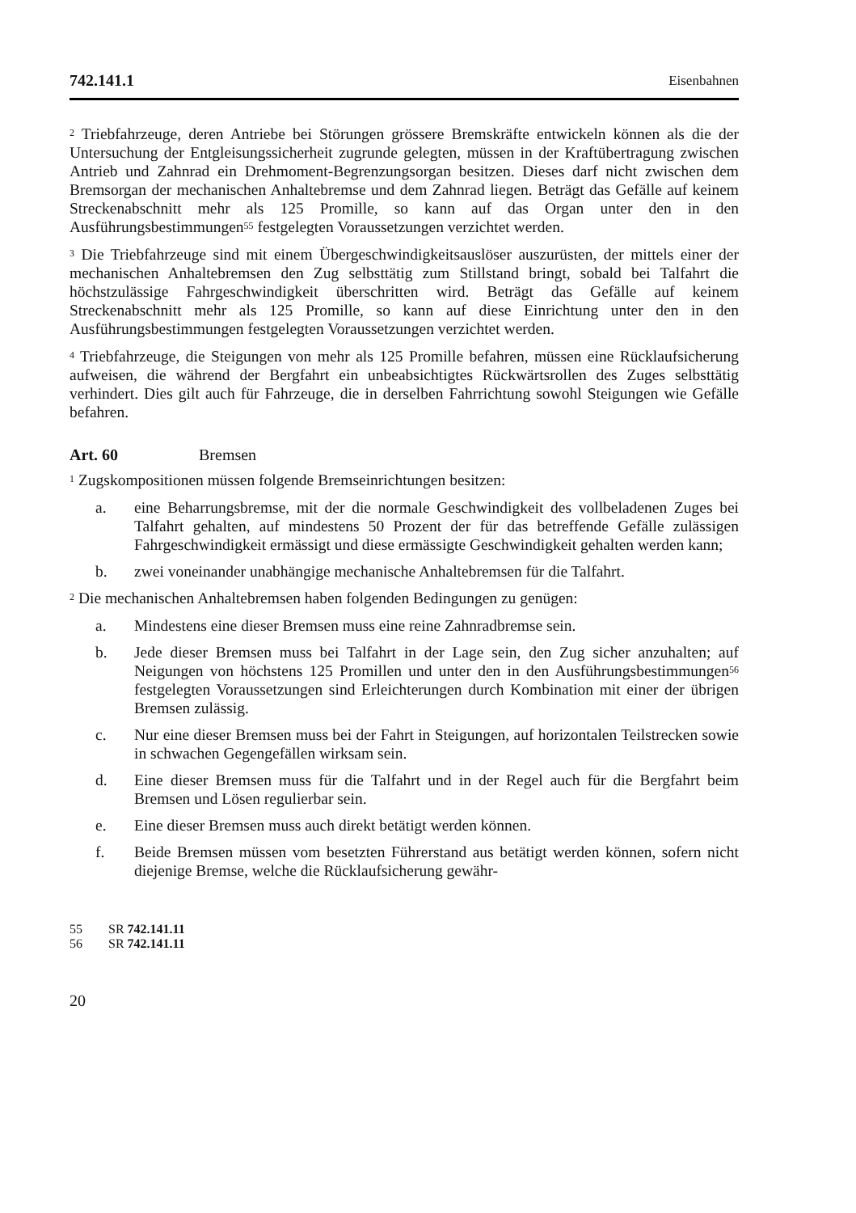742.141.1 Eisenbahnen
<sup>2</sup> Triebfahrzeuge, deren Antriebe bei Störungen grössere Bremskräfte entwickeln können als die der Untersuchung der Entgleisungssicherheit zugrunde gelegten, müssen in der Kraftübertragung zwischen Antrieb und Zahnrad ein Drehmoment-Begrenzungsorgan besitzen. Dieses darf nicht zwischen dem Bremsorgan der mechanischen Anhaltebremse und dem Zahnrad liegen. Beträgt das Gefälle auf keinem Streckenabschnitt mehr als 125 Promille, so kann auf das Organ unter den in den Ausführungsbestimmungen<sup>55</sup> festgelegten Voraussetzungen verzichtet werden.
<sup>3</sup> Die Triebfahrzeuge sind mit einem Übergeschwindigkeitsauslöser auszurüsten, der mittels einer der mechanischen Anhaltebremsen den Zug selbsttätig zum Stillstand bringt, sobald bei Talfahrt die höchstzulässige Fahrgeschwindigkeit überschritten wird. Beträgt das Gefälle auf keinem Streckenabschnitt mehr als 125 Promille, so kann auf diese Einrichtung unter den in den Ausführungsbestimmungen festgelegten Voraussetzungen verzichtet werden.
<sup>4</sup> Triebfahrzeuge, die Steigungen von mehr als 125 Promille befahren, müssen eine Rücklaufsicherung aufweisen, die während der Bergfahrt ein unbeabsichtigtes Rückwärtsrollen des Zuges selbsttätig verhindert. Dies gilt auch für Fahrzeuge, die in derselben Fahrrichtung sowohl Steigungen wie Gefälle befahren.
Art. 60 Bremsen
<sup>1</sup> Zugskompositionen müssen folgende Bremseinrichtungen besitzen:
a. eine Beharrungsbremse, mit der die normale Geschwindigkeit des vollbeladenen Zuges bei Talfahrt gehalten, auf mindestens 50 Prozent der für das betreffende Gefälle zulässigen Fahrgeschwindigkeit ermässigt und diese ermässigte Geschwindigkeit gehalten werden kann;
b. zwei voneinander unabhängige mechanische Anhaltebremsen für die Talfahrt.
<sup>2</sup> Die mechanischen Anhaltebremsen haben folgenden Bedingungen zu genügen:
a. Mindestens eine dieser Bremsen muss eine reine Zahnradbremse sein.
b. Jede dieser Bremsen muss bei Talfahrt in der Lage sein, den Zug sicher anzuhalten; auf Neigungen von höchstens 125 Promillen und unter den in den Ausführungsbestimmungen<sup>56</sup> festgelegten Voraussetzungen sind Erleichterungen durch Kombination mit einer der übrigen Bremsen zulässig.
c. Nur eine dieser Bremsen muss bei der Fahrt in Steigungen, auf horizontalen Teilstrecken sowie in schwachen Gegengefällen wirksam sein.
d. Eine dieser Bremsen muss für die Talfahrt und in der Regel auch für die Bergfahrt beim Bremsen und Lösen regulierbar sein.
e. Eine dieser Bremsen muss auch direkt betätigt werden können.
f. Beide Bremsen müssen vom besetzten Führerstand aus betätigt werden können, sofern nicht diejenige Bremse, welche die Rücklaufsicherung gewähr-
55 SR 742.141.11
56 SR 742.141.11
20